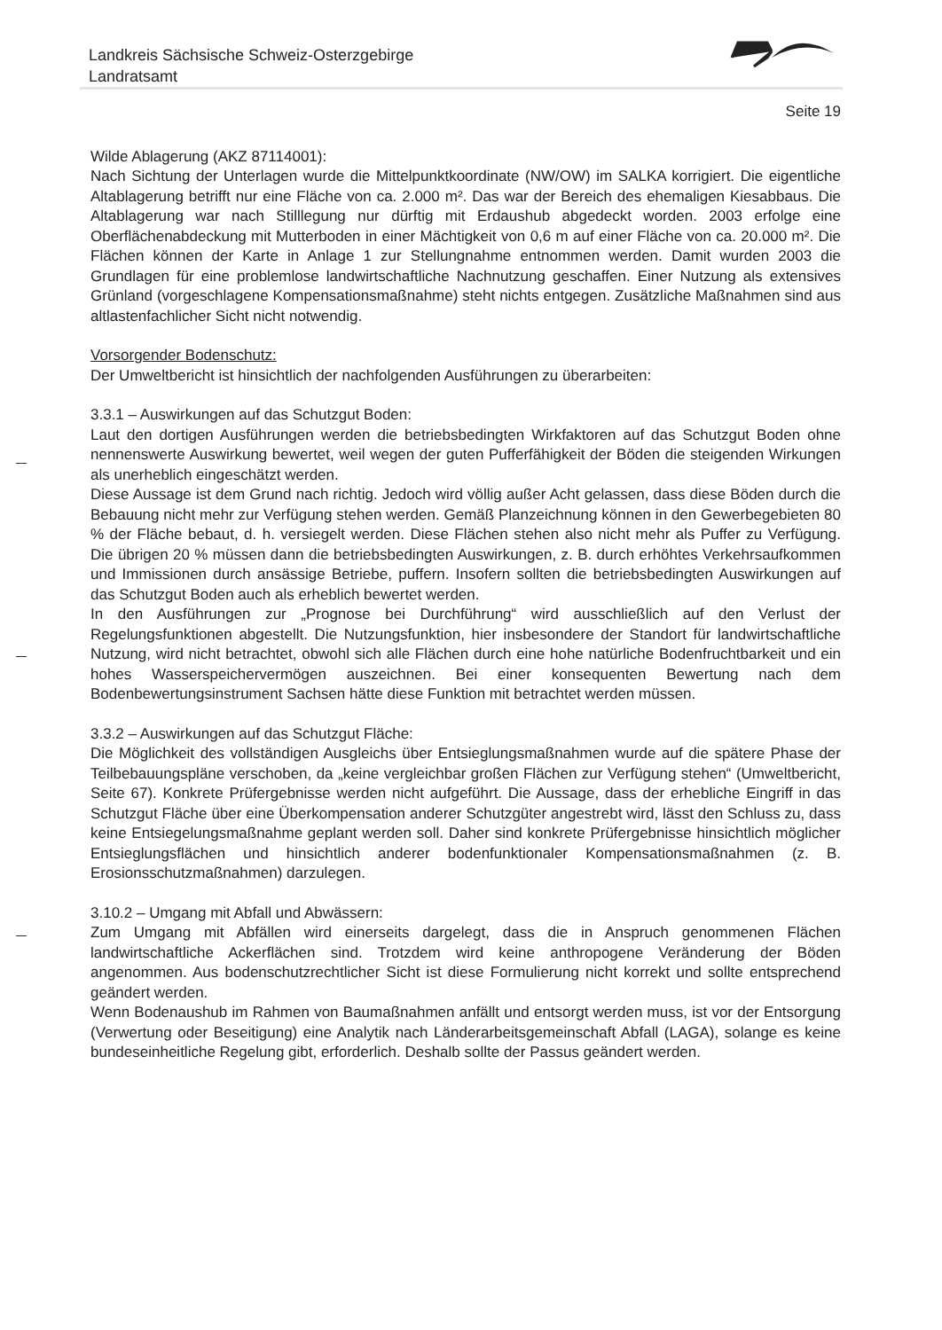Landkreis Sächsische Schweiz-Osterzgebirge
Landratsamt
Seite 19
Wilde Ablagerung (AKZ 87114001):
Nach Sichtung der Unterlagen wurde die Mittelpunktkoordinate (NW/OW) im SALKA korrigiert. Die eigentliche Altablagerung betrifft nur eine Fläche von ca. 2.000 m². Das war der Bereich des ehemaligen Kiesabbaus. Die Altablagerung war nach Stilllegung nur dürftig mit Erdaushub abgedeckt worden. 2003 erfolge eine Oberflächenabdeckung mit Mutterboden in einer Mächtigkeit von 0,6 m auf einer Fläche von ca. 20.000 m². Die Flächen können der Karte in Anlage 1 zur Stellungnahme entnommen werden. Damit wurden 2003 die Grundlagen für eine problemlose landwirtschaftliche Nachnutzung geschaffen. Einer Nutzung als extensives Grünland (vorgeschlagene Kompensationsmaßnahme) steht nichts entgegen. Zusätzliche Maßnahmen sind aus altlastenfachlicher Sicht nicht notwendig.
Vorsorgender Bodenschutz:
Der Umweltbericht ist hinsichtlich der nachfolgenden Ausführungen zu überarbeiten:
3.3.1 – Auswirkungen auf das Schutzgut Boden:
Laut den dortigen Ausführungen werden die betriebsbedingten Wirkfaktoren auf das Schutzgut Boden ohne nennenswerte Auswirkung bewertet, weil wegen der guten Pufferfähigkeit der Böden die steigenden Wirkungen als unerheblich eingeschätzt werden.
Diese Aussage ist dem Grund nach richtig. Jedoch wird völlig außer Acht gelassen, dass diese Böden durch die Bebauung nicht mehr zur Verfügung stehen werden. Gemäß Planzeichnung können in den Gewerbegebieten 80 % der Fläche bebaut, d. h. versiegelt werden. Diese Flächen stehen also nicht mehr als Puffer zu Verfügung. Die übrigen 20 % müssen dann die betriebsbedingten Auswirkungen, z. B. durch erhöhtes Verkehrsaufkommen und Immissionen durch ansässige Betriebe, puffern. Insofern sollten die betriebsbedingten Auswirkungen auf das Schutzgut Boden auch als erheblich bewertet werden.
In den Ausführungen zur „Prognose bei Durchführung“ wird ausschließlich auf den Verlust der Regelungsfunktionen abgestellt. Die Nutzungsfunktion, hier insbesondere der Standort für landwirtschaftliche Nutzung, wird nicht betrachtet, obwohl sich alle Flächen durch eine hohe natürliche Bodenfruchtbarkeit und ein hohes Wasserspeichervermögen auszeichnen. Bei einer konsequenten Bewertung nach dem Bodenbewertungsinstrument Sachsen hätte diese Funktion mit betrachtet werden müssen.
3.3.2 – Auswirkungen auf das Schutzgut Fläche:
Die Möglichkeit des vollständigen Ausgleichs über Entsieglungsmaßnahmen wurde auf die spätere Phase der Teilbebauungspläne verschoben, da „keine vergleichbar großen Flächen zur Verfügung stehen“ (Umweltbericht, Seite 67). Konkrete Prüfergebnisse werden nicht aufgeführt. Die Aussage, dass der erhebliche Eingriff in das Schutzgut Fläche über eine Überkompensation anderer Schutzgüter angestrebt wird, lässt den Schluss zu, dass keine Entsiegelungsmaßnahme geplant werden soll. Daher sind konkrete Prüfergebnisse hinsichtlich möglicher Entsieglungsflächen und hinsichtlich anderer bodenfunktionaler Kompensationsmaßnahmen (z. B. Erosionsschutzmaßnahmen) darzulegen.
3.10.2 – Umgang mit Abfall und Abwässern:
Zum Umgang mit Abfällen wird einerseits dargelegt, dass die in Anspruch genommenen Flächen landwirtschaftliche Ackerflächen sind. Trotzdem wird keine anthropogene Veränderung der Böden angenommen. Aus bodenschutzrechtlicher Sicht ist diese Formulierung nicht korrekt und sollte entsprechend geändert werden.
Wenn Bodenaushub im Rahmen von Baumaßnahmen anfällt und entsorgt werden muss, ist vor der Entsorgung (Verwertung oder Beseitigung) eine Analytik nach Länderarbeitsgemeinschaft Abfall (LAGA), solange es keine bundeseinheitliche Regelung gibt, erforderlich. Deshalb sollte der Passus geändert werden.